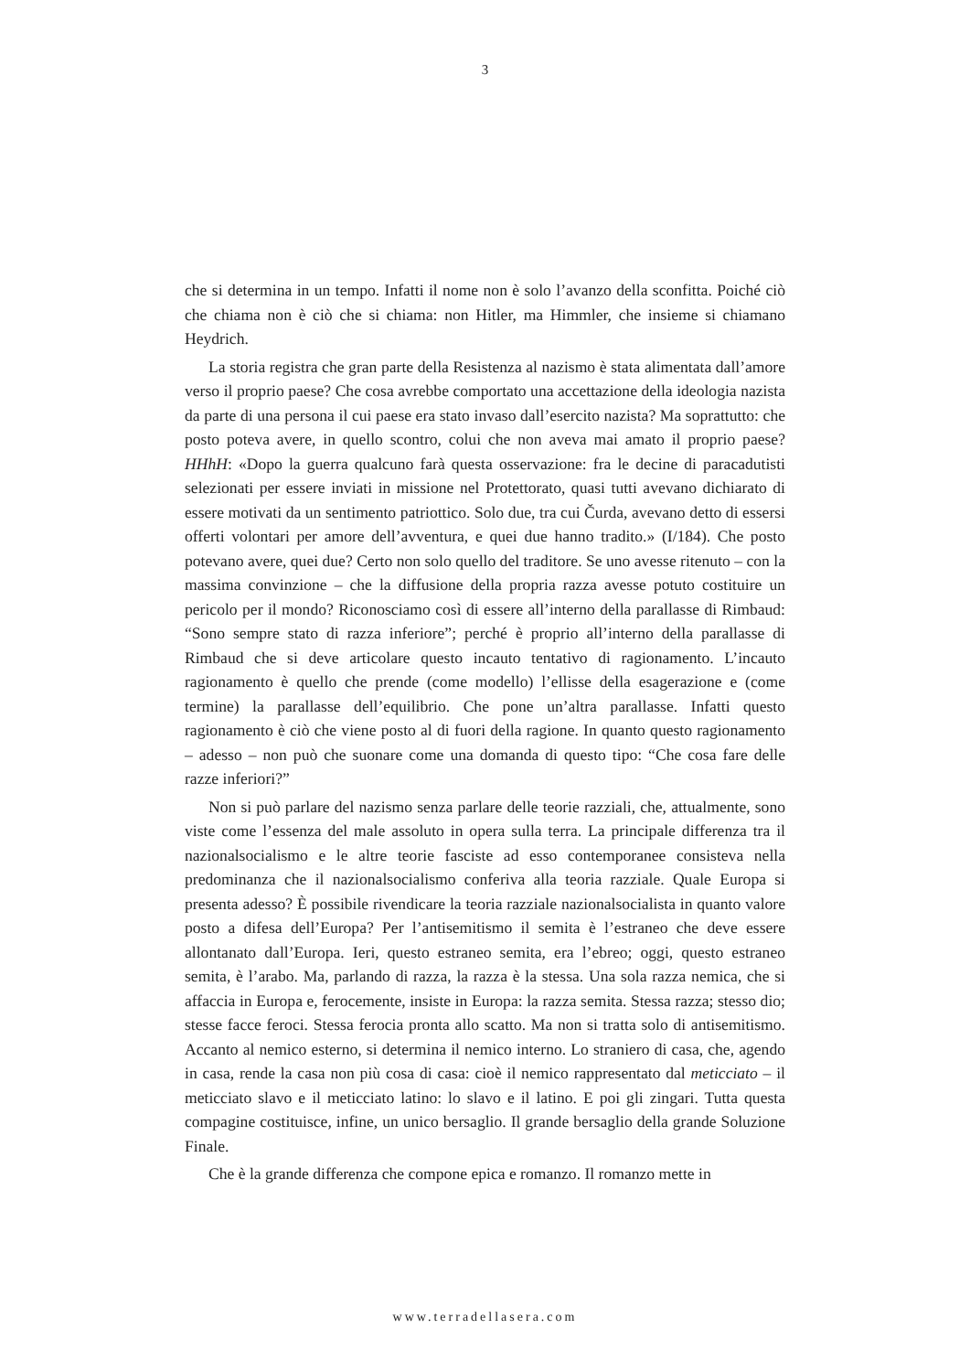3
che si determina in un tempo. Infatti il nome non è solo l’avanzo della sconfitta. Poiché ciò che chiama non è ciò che si chiama: non Hitler, ma Himmler, che insieme si chiamano Heydrich.
La storia registra che gran parte della Resistenza al nazismo è stata alimentata dall’amore verso il proprio paese? Che cosa avrebbe comportato una accettazione della ideologia nazista da parte di una persona il cui paese era stato invaso dall’esercito nazista? Ma soprattutto: che posto poteva avere, in quello scontro, colui che non aveva mai amato il proprio paese? HHhH: «Dopo la guerra qualcuno farà questa osservazione: fra le decine di paracadutisti selezionati per essere inviati in missione nel Protettorato, quasi tutti avevano dichiarato di essere motivati da un sentimento patriottico. Solo due, tra cui Čurda, avevano detto di essersi offerti volontari per amore dell’avventura, e quei due hanno tradito.» (I/184). Che posto potevano avere, quei due? Certo non solo quello del traditore. Se uno avesse ritenuto – con la massima convinzione – che la diffusione della propria razza avesse potuto costituire un pericolo per il mondo? Riconosciamo così di essere all’interno della parallasse di Rimbaud: “Sono sempre stato di razza inferiore”; perché è proprio all’interno della parallasse di Rimbaud che si deve articolare questo incauto tentativo di ragionamento. L’incauto ragionamento è quello che prende (come modello) l’ellisse della esagerazione e (come termine) la parallasse dell’equilibrio. Che pone un’altra parallasse. Infatti questo ragionamento è ciò che viene posto al di fuori della ragione. In quanto questo ragionamento – adesso – non può che suonare come una domanda di questo tipo: “Che cosa fare delle razze inferiori?”
Non si può parlare del nazismo senza parlare delle teorie razziali, che, attualmente, sono viste come l’essenza del male assoluto in opera sulla terra. La principale differenza tra il nazionalsocialismo e le altre teorie fasciste ad esso contemporanee consisteva nella predominanza che il nazionalsocialismo conferiva alla teoria razziale. Quale Europa si presenta adesso? È possibile rivendicare la teoria razziale nazionalsocialista in quanto valore posto a difesa dell’Europa? Per l’antisemitismo il semita è l’estraneo che deve essere allontanato dall’Europa. Ieri, questo estraneo semita, era l’ebreo; oggi, questo estraneo semita, è l’arabo. Ma, parlando di razza, la razza è la stessa. Una sola razza nemica, che si affaccia in Europa e, ferocemente, insiste in Europa: la razza semita. Stessa razza; stesso dio; stesse facce feroci. Stessa ferocia pronta allo scatto. Ma non si tratta solo di antisemitismo. Accanto al nemico esterno, si determina il nemico interno. Lo straniero di casa, che, agendo in casa, rende la casa non più cosa di casa: cioè il nemico rappresentato dal meticciato – il meticciato slavo e il meticciato latino: lo slavo e il latino. E poi gli zingari. Tutta questa compagine costituisce, infine, un unico bersaglio. Il grande bersaglio della grande Soluzione Finale.
Che è la grande differenza che compone epica e romanzo. Il romanzo mette in
www.terradellasera.com